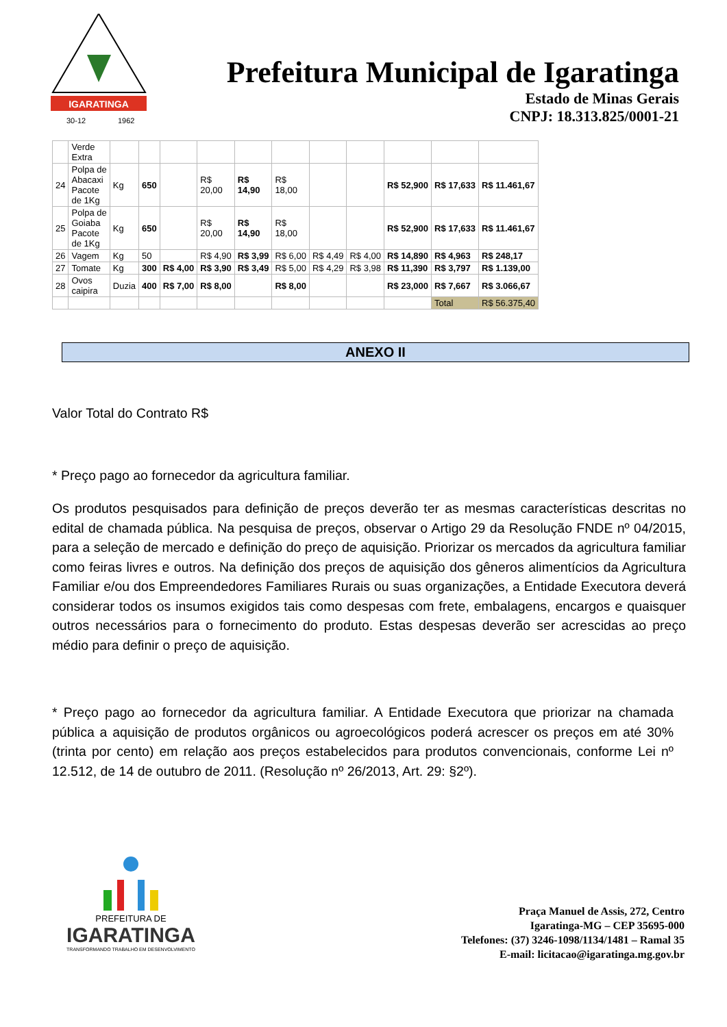IGARATINGA
30-12
1962
Prefeitura Municipal de Igaratinga
Estado de Minas Gerais
CNPJ: 18.313.825/0001-21
| | Verde Extra | | | | | | | | | | | |
| 24 | Polpa de Abacaxi Pacote de 1Kg | Kg | 650 | | R$ 20,00 | R$ 14,90 | R$ 18,00 | | | R$ 52,900 | R$ 17,633 | R$ 11.461,67 |
| 25 | Polpa de Goiaba Pacote de 1Kg | Kg | 650 | | R$ 20,00 | R$ 14,90 | R$ 18,00 | | | R$ 52,900 | R$ 17,633 | R$ 11.461,67 |
| 26 | Vagem | Kg | 50 | | R$ 4,90 | R$ 3,99 | R$ 6,00 | R$ 4,49 | R$ 4,00 | R$ 14,890 | R$ 4,963 | R$ 248,17 |
| 27 | Tomate | Kg | 300 | R$ 4,00 | R$ 3,90 | R$ 3,49 | R$ 5,00 | R$ 4,29 | R$ 3,98 | R$ 11,390 | R$ 3,797 | R$ 1.139,00 |
| 28 | Ovos caipira | Duzia | 400 | R$ 7,00 | R$ 8,00 | | R$ 8,00 | | | R$ 23,000 | R$ 7,667 | R$ 3.066,67 |
| | | | | | | | | | | | Total | R$ 56.375,40 |
ANEXO II
Valor Total do Contrato R$
* Preço pago ao fornecedor da agricultura familiar.
Os produtos pesquisados para definição de preços deverão ter as mesmas características descritas no edital de chamada pública. Na pesquisa de preços, observar o Artigo 29 da Resolução FNDE nº 04/2015, para a seleção de mercado e definição do preço de aquisição. Priorizar os mercados da agricultura familiar como feiras livres e outros. Na definição dos preços de aquisição dos gêneros alimentícios da Agricultura Familiar e/ou dos Empreendedores Familiares Rurais ou suas organizações, a Entidade Executora deverá considerar todos os insumos exigidos tais como despesas com frete, embalagens, encargos e quaisquer outros necessários para o fornecimento do produto. Estas despesas deverão ser acrescidas ao preço médio para definir o preço de aquisição.
* Preço pago ao fornecedor da agricultura familiar. A Entidade Executora que priorizar na chamada pública a aquisição de produtos orgânicos ou agroecológicos poderá acrescer os preços em até 30% (trinta por cento) em relação aos preços estabelecidos para produtos convencionais, conforme Lei nº 12.512, de 14 de outubro de 2011. (Resolução nº 26/2013, Art. 29: §2º).
PREFEITURA DE
IGARATINGA
TRANSFORMANDO TRABALHO EM DESENVOLVIMENTO
Praça Manuel de Assis, 272, Centro
Igaratinga-MG – CEP 35695-000
Telefones: (37) 3246-1098/1134/1481 – Ramal 35
E-mail: licitacao@igaratinga.mg.gov.br